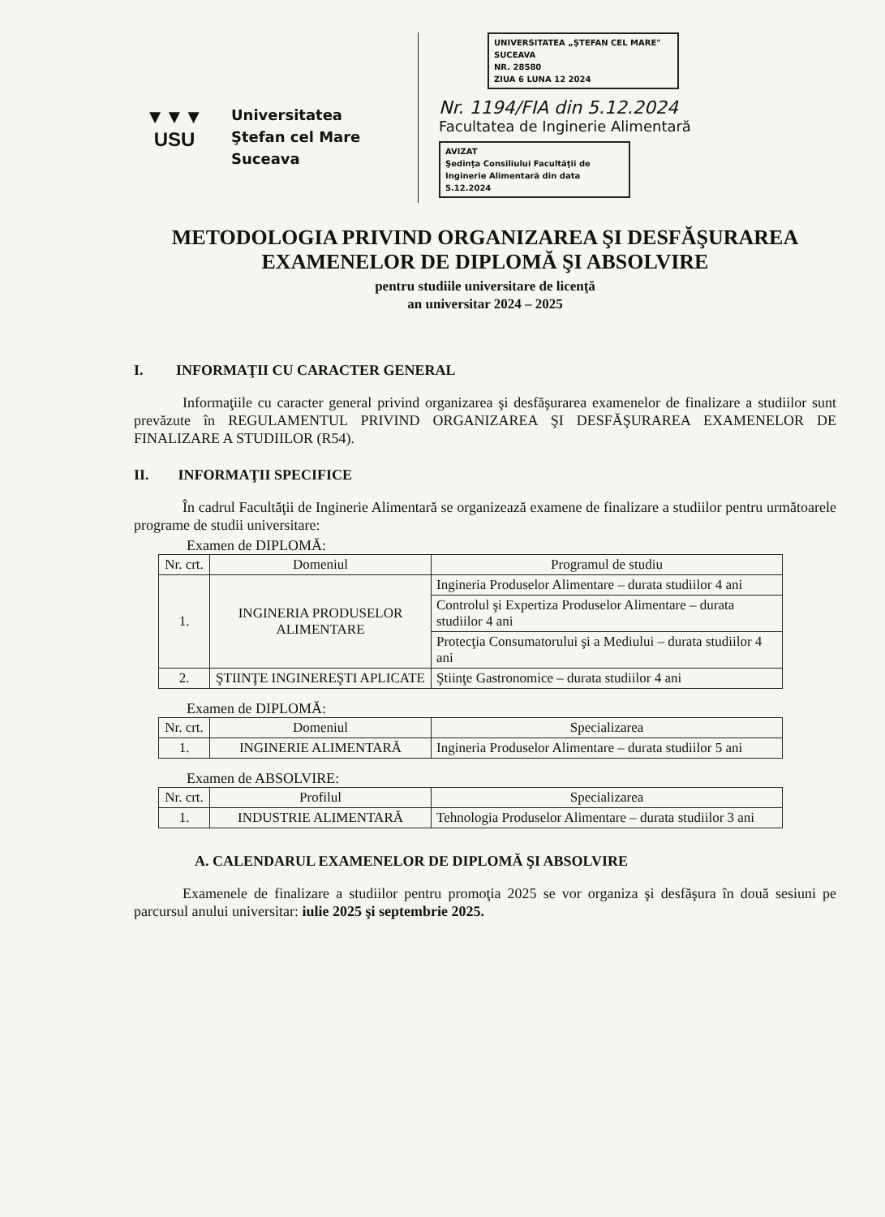▼▼▼
USU
Universitatea
Ştefan cel Mare
Suceava
UNIVERSITATEA „ŞTEFAN CEL MARE" SUCEAVA
NR. 28580
ZIUA 6 LUNA 12 2024
Nr. 1194/FIA din 5.12.2024
Facultatea de Inginerie Alimentară
AVIZAT
Şedinţa Consiliului Facultăţii de Inginerie Alimentară din data 5.12.2024
METODOLOGIA PRIVIND ORGANIZAREA ŞI DESFĂŞURAREA EXAMENELOR DE DIPLOMĂ ŞI ABSOLVIRE
pentru studiile universitare de licenţă
an universitar 2024 – 2025
I. INFORMAŢII CU CARACTER GENERAL
Informaţiile cu caracter general privind organizarea şi desfăşurarea examenelor de finalizare a studiilor sunt prevăzute în REGULAMENTUL PRIVIND ORGANIZAREA ŞI DESFĂŞURAREA EXAMENELOR DE FINALIZARE A STUDIILOR (R54).
II. INFORMAŢII SPECIFICE
În cadrul Facultăţii de Inginerie Alimentară se organizează examene de finalizare a studiilor pentru următoarele programe de studii universitare:
Examen de DIPLOMĂ:
| Nr. crt. | Domeniul | Programul de studiu |
| --- | --- | --- |
| 1. | INGINERIA PRODUSELOR ALIMENTARE | Ingineria Produselor Alimentare – durata studiilor 4 ani |
| | | Controlul şi Expertiza Produselor Alimentare – durata studiilor 4 ani |
| | | Protecţia Consumatorului şi a Mediului – durata studiilor 4 ani |
| 2. | ŞTIINŢE INGINEREŞTI APLICATE | Ştiinţe Gastronomice – durata studiilor 4 ani |
Examen de DIPLOMĂ:
| Nr. crt. | Domeniul | Specializarea |
| --- | --- | --- |
| 1. | INGINERIE ALIMENTARĂ | Ingineria Produselor Alimentare – durata studiilor 5 ani |
Examen de ABSOLVIRE:
| Nr. crt. | Profilul | Specializarea |
| --- | --- | --- |
| 1. | INDUSTRIE ALIMENTARĂ | Tehnologia Produselor Alimentare – durata studiilor 3 ani |
A. CALENDARUL EXAMENELOR DE DIPLOMĂ ŞI ABSOLVIRE
Examenele de finalizare a studiilor pentru promoţia 2025 se vor organiza şi desfăşura în două sesiuni pe parcursul anului universitar: iulie 2025 şi septembrie 2025.